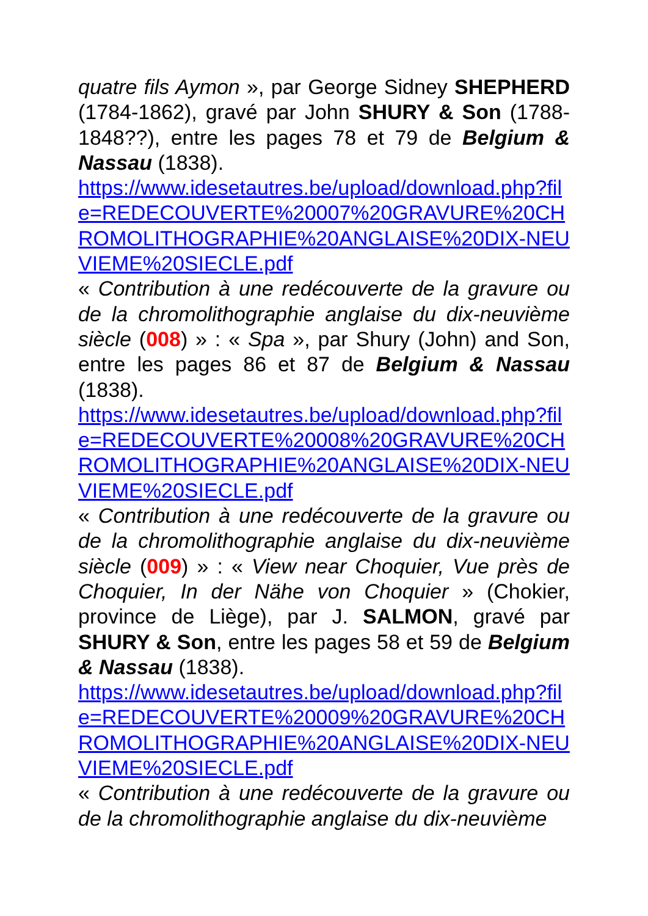quatre fils Aymon », par George Sidney SHEPHERD (1784-1862), gravé par John SHURY & Son (1788-1848??), entre les pages 78 et 79 de Belgium & Nassau (1838).
https://www.idesetautres.be/upload/download.php?file=REDECOUVERTE%20007%20GRAVURE%20CHROMOLITHOGRAPHIE%20ANGLAISE%20DIX-NEUVIEME%20SIECLE.pdf
« Contribution à une redécouverte de la gravure ou de la chromolithographie anglaise du dix-neuvième siècle (008) » : « Spa », par Shury (John) and Son, entre les pages 86 et 87 de Belgium & Nassau (1838).
https://www.idesetautres.be/upload/download.php?file=REDECOUVERTE%20008%20GRAVURE%20CHROMOLITHOGRAPHIE%20ANGLAISE%20DIX-NEUVIEME%20SIECLE.pdf
« Contribution à une redécouverte de la gravure ou de la chromolithographie anglaise du dix-neuvième siècle (009) » : « View near Choquier, Vue près de Choquier, In der Nähe von Choquier » (Chokier, province de Liège), par J. SALMON, gravé par SHURY & Son, entre les pages 58 et 59 de Belgium & Nassau (1838).
https://www.idesetautres.be/upload/download.php?file=REDECOUVERTE%20009%20GRAVURE%20CHROMOLITHOGRAPHIE%20ANGLAISE%20DIX-NEUVIEME%20SIECLE.pdf
« Contribution à une redécouverte de la gravure ou de la chromolithographie anglaise du dix-neuvième